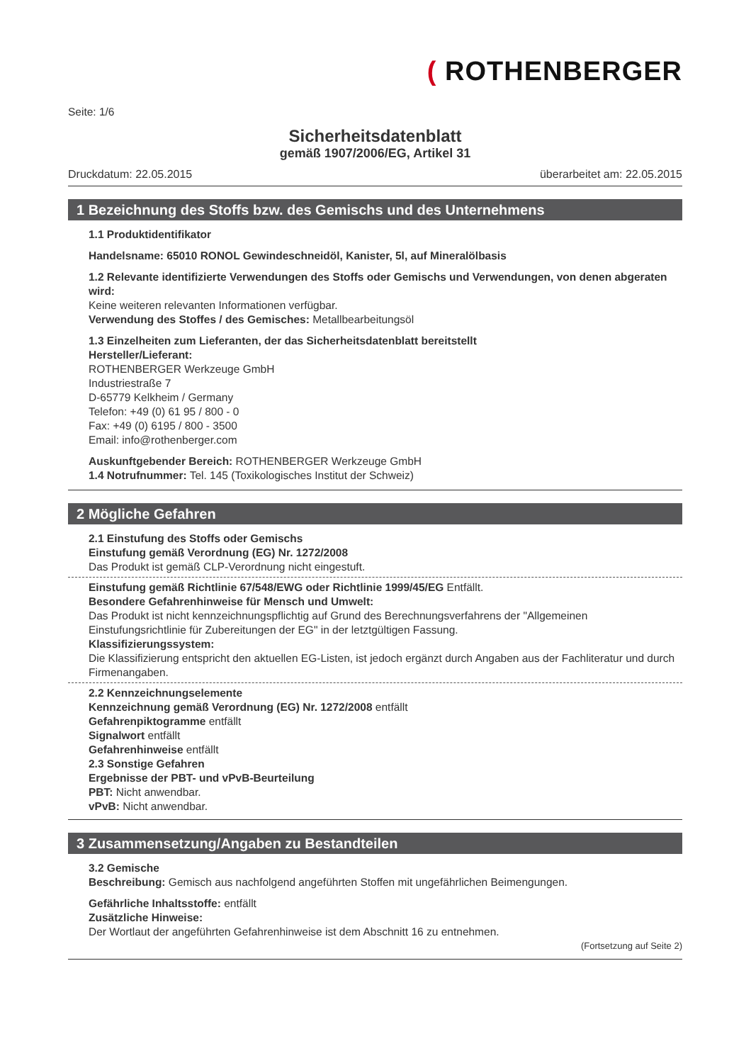( ROTHENBERGER
Seite: 1/6
Sicherheitsdatenblatt
gemäß 1907/2006/EG, Artikel 31
Druckdatum: 22.05.2015 überarbeitet am: 22.05.2015
1 Bezeichnung des Stoffs bzw. des Gemischs und des Unternehmens
1.1 Produktidentifikator
Handelsname: 65010 RONOL Gewindeschneidöl, Kanister, 5l, auf Mineralölbasis
1.2 Relevante identifizierte Verwendungen des Stoffs oder Gemischs und Verwendungen, von denen abgeraten wird:
Keine weiteren relevanten Informationen verfügbar.
Verwendung des Stoffes / des Gemisches: Metallbearbeitungsöl
1.3 Einzelheiten zum Lieferanten, der das Sicherheitsdatenblatt bereitstellt
Hersteller/Lieferant:
ROTHENBERGER Werkzeuge GmbH
Industriestraße 7
D-65779 Kelkheim / Germany
Telefon: +49 (0) 61 95 / 800 - 0
Fax: +49 (0) 6195 / 800 - 3500
Email: info@rothenberger.com
Auskunftgebender Bereich: ROTHENBERGER Werkzeuge GmbH
1.4 Notrufnummer: Tel. 145 (Toxikologisches Institut der Schweiz)
2 Mögliche Gefahren
2.1 Einstufung des Stoffs oder Gemischs
Einstufung gemäß Verordnung (EG) Nr. 1272/2008
Das Produkt ist gemäß CLP-Verordnung nicht eingestuft.
Einstufung gemäß Richtlinie 67/548/EWG oder Richtlinie 1999/45/EG Entfällt.
Besondere Gefahrenhinweise für Mensch und Umwelt:
Das Produkt ist nicht kennzeichnungspflichtig auf Grund des Berechnungsverfahrens der "Allgemeinen Einstufungsrichtlinie für Zubereitungen der EG" in der letztgültigen Fassung.
Klassifizierungssystem:
Die Klassifizierung entspricht den aktuellen EG-Listen, ist jedoch ergänzt durch Angaben aus der Fachliteratur und durch Firmenangaben.
2.2 Kennzeichnungselemente
Kennzeichnung gemäß Verordnung (EG) Nr. 1272/2008 entfällt
Gefahrenpiktogramme entfällt
Signalwort entfällt
Gefahrenhinweise entfällt
2.3 Sonstige Gefahren
Ergebnisse der PBT- und vPvB-Beurteilung
PBT: Nicht anwendbar.
vPvB: Nicht anwendbar.
3 Zusammensetzung/Angaben zu Bestandteilen
3.2 Gemische
Beschreibung: Gemisch aus nachfolgend angeführten Stoffen mit ungefährlichen Beimengungen.
Gefährliche Inhaltsstoffe: entfällt
Zusätzliche Hinweise:
Der Wortlaut der angeführten Gefahrenhinweise ist dem Abschnitt 16 zu entnehmen.
(Fortsetzung auf Seite 2)